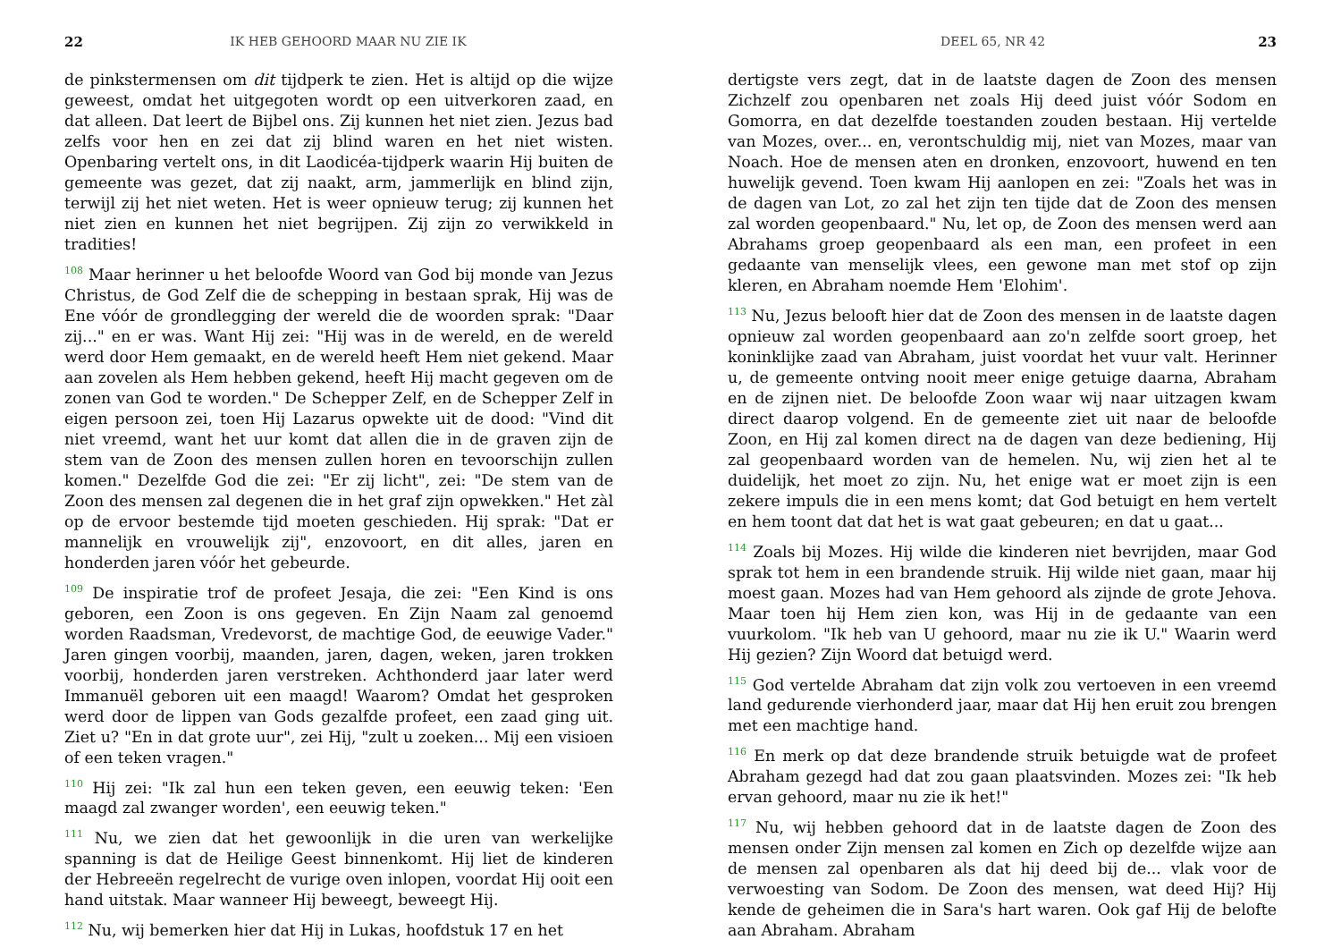22 IK HEB GEHOORD MAAR NU ZIE IK
de pinkstermensen om dit tijdperk te zien. Het is altijd op die wijze geweest, omdat het uitgegoten wordt op een uitverkoren zaad, en dat alleen. Dat leert de Bijbel ons. Zij kunnen het niet zien. Jezus bad zelfs voor hen en zei dat zij blind waren en het niet wisten. Openbaring vertelt ons, in dit Laodicéa-tijdperk waarin Hij buiten de gemeente was gezet, dat zij naakt, arm, jammerlijk en blind zijn, terwijl zij het niet weten. Het is weer opnieuw terug; zij kunnen het niet zien en kunnen het niet begrijpen. Zij zijn zo verwikkeld in tradities!
<sup>108</sup> Maar herinner u het beloofde Woord van God bij monde van Jezus Christus, de God Zelf die de schepping in bestaan sprak, Hij was de Ene vóór de grondlegging der wereld die de woorden sprak: "Daar zij..." en er was. Want Hij zei: "Hij was in de wereld, en de wereld werd door Hem gemaakt, en de wereld heeft Hem niet gekend. Maar aan zovelen als Hem hebben gekend, heeft Hij macht gegeven om de zonen van God te worden." De Schepper Zelf, en de Schepper Zelf in eigen persoon zei, toen Hij Lazarus opwekte uit de dood: "Vind dit niet vreemd, want het uur komt dat allen die in de graven zijn de stem van de Zoon des mensen zullen horen en tevoorschijn zullen komen." Dezelfde God die zei: "Er zij licht", zei: "De stem van de Zoon des mensen zal degenen die in het graf zijn opwekken." Het zàl op de ervoor bestemde tijd moeten geschieden. Hij sprak: "Dat er mannelijk en vrouwelijk zij", enzovoort, en dit alles, jaren en honderden jaren vóór het gebeurde.
<sup>109</sup> De inspiratie trof de profeet Jesaja, die zei: "Een Kind is ons geboren, een Zoon is ons gegeven. En Zijn Naam zal genoemd worden Raadsman, Vredevorst, de machtige God, de eeuwige Vader." Jaren gingen voorbij, maanden, jaren, dagen, weken, jaren trokken voorbij, honderden jaren verstreken. Achthonderd jaar later werd Immanuël geboren uit een maagd! Waarom? Omdat het gesproken werd door de lippen van Gods gezalfde profeet, een zaad ging uit. Ziet u? "En in dat grote uur", zei Hij, "zult u zoeken... Mij een visioen of een teken vragen."
<sup>110</sup> Hij zei: "Ik zal hun een teken geven, een eeuwig teken: 'Een maagd zal zwanger worden', een eeuwig teken."
<sup>111</sup> Nu, we zien dat het gewoonlijk in die uren van werkelijke spanning is dat de Heilige Geest binnenkomt. Hij liet de kinderen der Hebreeën regelrecht de vurige oven inlopen, voordat Hij ooit een hand uitstak. Maar wanneer Hij beweegt, beweegt Hij.
<sup>112</sup> Nu, wij bemerken hier dat Hij in Lukas, hoofdstuk 17 en het
DEEL 65, NR 42 23
dertigste vers zegt, dat in de laatste dagen de Zoon des mensen Zichzelf zou openbaren net zoals Hij deed juist vóór Sodom en Gomorra, en dat dezelfde toestanden zouden bestaan. Hij vertelde van Mozes, over... en, verontschuldig mij, niet van Mozes, maar van Noach. Hoe de mensen aten en dronken, enzovoort, huwend en ten huwelijk gevend. Toen kwam Hij aanlopen en zei: "Zoals het was in de dagen van Lot, zo zal het zijn ten tijde dat de Zoon des mensen zal worden geopenbaard." Nu, let op, de Zoon des mensen werd aan Abrahams groep geopenbaard als een man, een profeet in een gedaante van menselijk vlees, een gewone man met stof op zijn kleren, en Abraham noemde Hem 'Elohim'.
<sup>113</sup> Nu, Jezus belooft hier dat de Zoon des mensen in de laatste dagen opnieuw zal worden geopenbaard aan zo'n zelfde soort groep, het koninklijke zaad van Abraham, juist voordat het vuur valt. Herinner u, de gemeente ontving nooit meer enige getuige daarna, Abraham en de zijnen niet. De beloofde Zoon waar wij naar uitzagen kwam direct daarop volgend. En de gemeente ziet uit naar de beloofde Zoon, en Hij zal komen direct na de dagen van deze bediening, Hij zal geopenbaard worden van de hemelen. Nu, wij zien het al te duidelijk, het moet zo zijn. Nu, het enige wat er moet zijn is een zekere impuls die in een mens komt; dat God betuigt en hem vertelt en hem toont dat dat het is wat gaat gebeuren; en dat u gaat...
<sup>114</sup> Zoals bij Mozes. Hij wilde die kinderen niet bevrijden, maar God sprak tot hem in een brandende struik. Hij wilde niet gaan, maar hij moest gaan. Mozes had van Hem gehoord als zijnde de grote Jehova. Maar toen hij Hem zien kon, was Hij in de gedaante van een vuurkolom. "Ik heb van U gehoord, maar nu zie ik U." Waarin werd Hij gezien? Zijn Woord dat betuigd werd.
<sup>115</sup> God vertelde Abraham dat zijn volk zou vertoeven in een vreemd land gedurende vierhonderd jaar, maar dat Hij hen eruit zou brengen met een machtige hand.
<sup>116</sup> En merk op dat deze brandende struik betuigde wat de profeet Abraham gezegd had dat zou gaan plaatsvinden. Mozes zei: "Ik heb ervan gehoord, maar nu zie ik het!"
<sup>117</sup> Nu, wij hebben gehoord dat in de laatste dagen de Zoon des mensen onder Zijn mensen zal komen en Zich op dezelfde wijze aan de mensen zal openbaren als dat hij deed bij de... vlak voor de verwoesting van Sodom. De Zoon des mensen, wat deed Hij? Hij kende de geheimen die in Sara's hart waren. Ook gaf Hij de belofte aan Abraham. Abraham